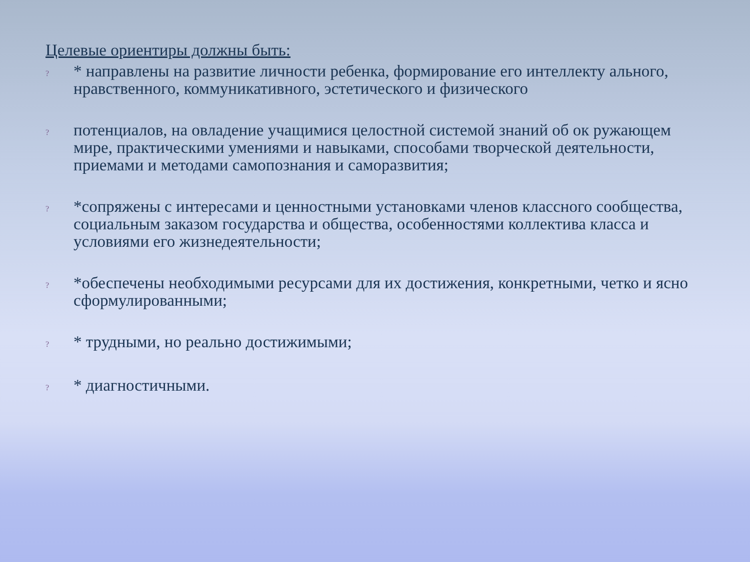Целевые ориентиры должны быть:
? * направлены на развитие личности ребенка, формирование его интеллекту ального, нравственного, коммуникативного, эстетического и физического
? потенциалов, на овладение учащимися целостной системой знаний об ок ружающем мире, практическими умениями и навыками, способами творческой деятельности, приемами и методами самопознания и саморазвития;
? *сопряжены с интересами и ценностными установками членов классного сообщества, социальным заказом государства и общества, особенностями коллектива класса и условиями его жизнедеятельности;
? *обеспечены необходимыми ресурсами для их достижения, конкретными, четко и ясно сформулированными;
? * трудными, но реально достижимыми;
? * диагностичными.